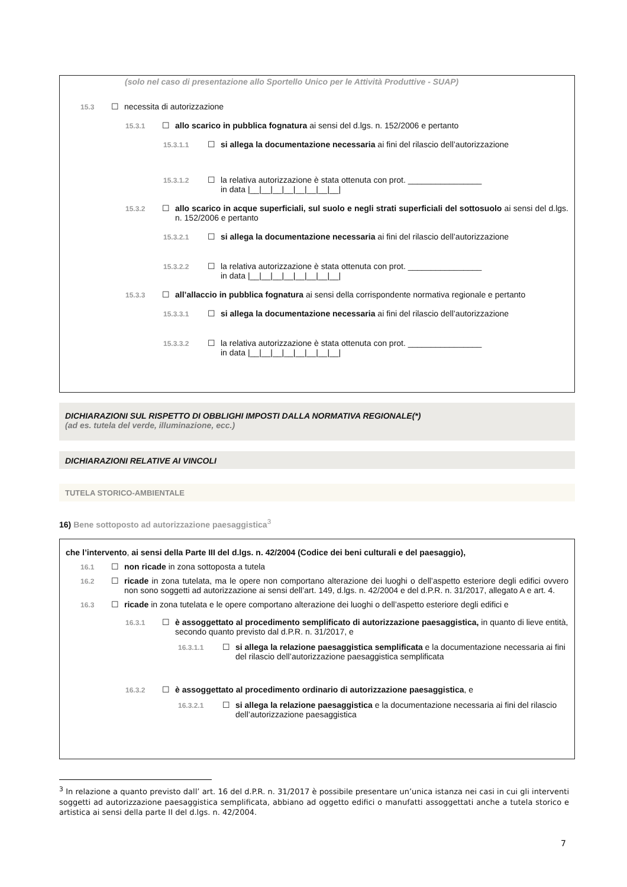(solo nel caso di presentazione allo Sportello Unico per le Attività Produttive - SUAP)
15.3 ☐ necessita di autorizzazione
15.3.1 ☐ allo scarico in pubblica fognatura ai sensi del d.lgs. n. 152/2006 e pertanto
15.3.1.1 ☐ si allega la documentazione necessaria ai fini del rilascio dell’autorizzazione
15.3.1.2 ☐ la relativa autorizzazione è stata ottenuta con prot. ________________
in data |__|__|__|__|__|__|__|__|
15.3.2 ☐ allo scarico in acque superficiali, sul suolo e negli strati superficiali del sottosuolo ai sensi del d.lgs. n. 152/2006 e pertanto
15.3.2.1 ☐ si allega la documentazione necessaria ai fini del rilascio dell’autorizzazione
15.3.2.2 ☐ la relativa autorizzazione è stata ottenuta con prot. ________________
in data |__|__|__|__|__|__|__|__|
15.3.3 ☐ all’allaccio in pubblica fognatura ai sensi della corrispondente normativa regionale e pertanto
15.3.3.1 ☐ si allega la documentazione necessaria ai fini del rilascio dell’autorizzazione
15.3.3.2 ☐ la relativa autorizzazione è stata ottenuta con prot. ________________
in data |__|__|__|__|__|__|__|__|
DICHIARAZIONI SUL RISPETTO DI OBBLIGHI IMPOSTI DALLA NORMATIVA REGIONALE(*)
(ad es. tutela del verde, illuminazione, ecc.)
DICHIARAZIONI RELATIVE AI VINCOLI
TUTELA STORICO-AMBIENTALE
16) Bene sottoposto ad autorizzazione paesaggistica<sup>3</sup>
che l’intervento, ai sensi della Parte III del d.lgs. n. 42/2004 (Codice dei beni culturali e del paesaggio),
16.1 ☐ non ricade in zona sottoposta a tutela
16.2 ☐ ricade in zona tutelata, ma le opere non comportano alterazione dei luoghi o dell’aspetto esteriore degli edifici ovvero non sono soggetti ad autorizzazione ai sensi dell’art. 149, d.lgs. n. 42/2004 e del d.P.R. n. 31/2017, allegato A e art. 4.
16.3 ☐ ricade in zona tutelata e le opere comportano alterazione dei luoghi o dell’aspetto esteriore degli edifici e
16.3.1 ☐ è assoggettato al procedimento semplificato di autorizzazione paesaggistica, in quanto di lieve entità, secondo quanto previsto dal d.P.R. n. 31/2017, e
16.3.1.1 ☐ si allega la relazione paesaggistica semplificata e la documentazione necessaria ai fini del rilascio dell’autorizzazione paesaggistica semplificata
16.3.2 ☐ è assoggettato al procedimento ordinario di autorizzazione paesaggistica, e
16.3.2.1 ☐ si allega la relazione paesaggistica e la documentazione necessaria ai fini del rilascio dell’autorizzazione paesaggistica
<sup>3</sup> In relazione a quanto previsto dall’ art. 16 del d.P.R. n. 31/2017 è possibile presentare un’unica istanza nei casi in cui gli interventi soggetti ad autorizzazione paesaggistica semplificata, abbiano ad oggetto edifici o manufatti assoggettati anche a tutela storico e artistica ai sensi della parte II del d.lgs. n. 42/2004.
7